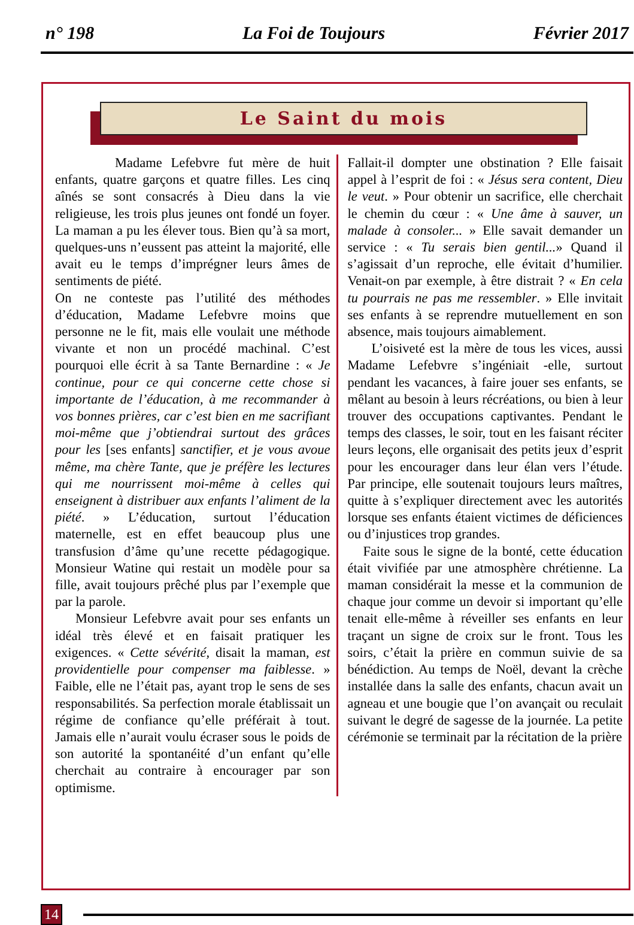n° 198 La Foi de Toujours Février 2017
Le Saint du mois
Madame Lefebvre fut mère de huit enfants, quatre garçons et quatre filles. Les cinq aînés se sont consacrés à Dieu dans la vie religieuse, les trois plus jeunes ont fondé un foyer. La maman a pu les élever tous. Bien qu’à sa mort, quelques-uns n’eussent pas atteint la majorité, elle avait eu le temps d’imprégner leurs âmes de sentiments de piété.
On ne conteste pas l’utilité des méthodes d’éducation, Madame Lefebvre moins que personne ne le fit, mais elle voulait une méthode vivante et non un procédé machinal. C’est pourquoi elle écrit à sa Tante Bernardine : « Je continue, pour ce qui concerne cette chose si importante de l’éducation, à me recommander à vos bonnes prières, car c’est bien en me sacrifiant moi-même que j’obtiendrai surtout des grâces pour les [ses enfants] sanctifier, et je vous avoue même, ma chère Tante, que je préfère les lectures qui me nourrissent moi-même à celles qui enseignent à distribuer aux enfants l’aliment de la piété. » L’éducation, surtout l’éducation maternelle, est en effet beaucoup plus une transfusion d’âme qu’une recette pédagogique. Monsieur Watine qui restait un modèle pour sa fille, avait toujours prêché plus par l’exemple que par la parole.
Monsieur Lefebvre avait pour ses enfants un idéal très élevé et en faisait pratiquer les exigences. « Cette sévérité, disait la maman, est providentielle pour compenser ma faiblesse. » Faible, elle ne l’était pas, ayant trop le sens de ses responsabilités. Sa perfection morale établissait un régime de confiance qu’elle préférait à tout. Jamais elle n’aurait voulu écraser sous le poids de son autorité la spontanéité d’un enfant qu’elle cherchait au contraire à encourager par son optimisme.
Fallait-il dompter une obstination ? Elle faisait appel à l’esprit de foi : « Jésus sera content, Dieu le veut. » Pour obtenir un sacrifice, elle cherchait le chemin du cœur : « Une âme à sauver, un malade à consoler... » Elle savait demander un service : « Tu serais bien gentil...» Quand il s’agissait d’un reproche, elle évitait d’humilier. Venait-on par exemple, à être distrait ? « En cela tu pourrais ne pas me ressembler. » Elle invitait ses enfants à se reprendre mutuellement en son absence, mais toujours aimablement.
L’oisiveté est la mère de tous les vices, aussi Madame Lefebvre s’ingéniait -elle, surtout pendant les vacances, à faire jouer ses enfants, se mêlant au besoin à leurs récréations, ou bien à leur trouver des occupations captivantes. Pendant le temps des classes, le soir, tout en les faisant réciter leurs leçons, elle organisait des petits jeux d’esprit pour les encourager dans leur élan vers l’étude. Par principe, elle soutenait toujours leurs maîtres, quitte à s’expliquer directement avec les autorités lorsque ses enfants étaient victimes de déficiences ou d’injustices trop grandes.
Faite sous le signe de la bonté, cette éducation était vivifiée par une atmosphère chrétienne. La maman considérait la messe et la communion de chaque jour comme un devoir si important qu’elle tenait elle-même à réveiller ses enfants en leur traçant un signe de croix sur le front. Tous les soirs, c’était la prière en commun suivie de sa bénédiction. Au temps de Noël, devant la crèche installée dans la salle des enfants, chacun avait un agneau et une bougie que l’on avançait ou reculait suivant le degré de sagesse de la journée. La petite cérémonie se terminait par la récitation de la prière
14